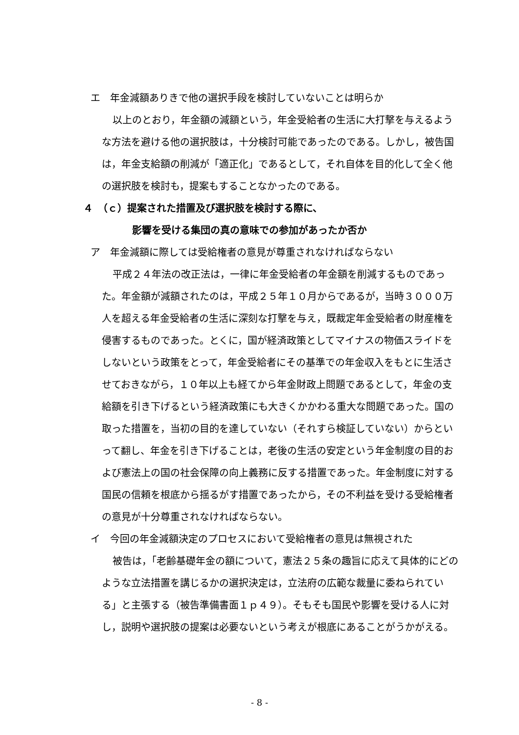エ　年金減額ありきで他の選択手段を検討していないことは明らか
以上のとおり，年金額の減額という，年金受給者の生活に大打撃を与えるような方法を避ける他の選択肢は，十分検討可能であったのである。しかし，被告国は，年金支給額の削減が「適正化」であるとして，それ自体を目的化して全く他の選択肢を検討も，提案もすることなかったのである。
４　（ｃ）提案された措置及び選択肢を検討する際に、
影響を受ける集団の真の意味での参加があったか否か
ア　年金減額に際しては受給権者の意見が尊重されなければならない
平成２４年法の改正法は，一律に年金受給者の年金額を削減するものであった。年金額が減額されたのは，平成２５年１０月からであるが，当時３０００万人を超える年金受給者の生活に深刻な打撃を与え，既裁定年金受給者の財産権を侵害するものであった。とくに，国が経済政策としてマイナスの物価スライドをしないという政策をとって，年金受給者にその基準での年金収入をもとに生活させておきながら，１０年以上も経てから年金財政上問題であるとして，年金の支給額を引き下げるという経済政策にも大きくかかわる重大な問題であった。国の取った措置を，当初の目的を達していない（それすら検証していない）からといって翻し、年金を引き下げることは，老後の生活の安定という年金制度の目的および憲法上の国の社会保障の向上義務に反する措置であった。年金制度に対する国民の信頼を根底から揺るがす措置であったから，その不利益を受ける受給権者の意見が十分尊重されなければならない。
イ　今回の年金減額決定のプロセスにおいて受給権者の意見は無視された
被告は，「老齢基礎年金の額について，憲法２５条の趣旨に応えて具体的にどのような立法措置を講じるかの選択決定は，立法府の広範な裁量に委ねられている」と主張する（被告準備書面１ｐ４９）。そもそも国民や影響を受ける人に対し，説明や選択肢の提案は必要ないという考えが根底にあることがうかがえる。
- 8 -